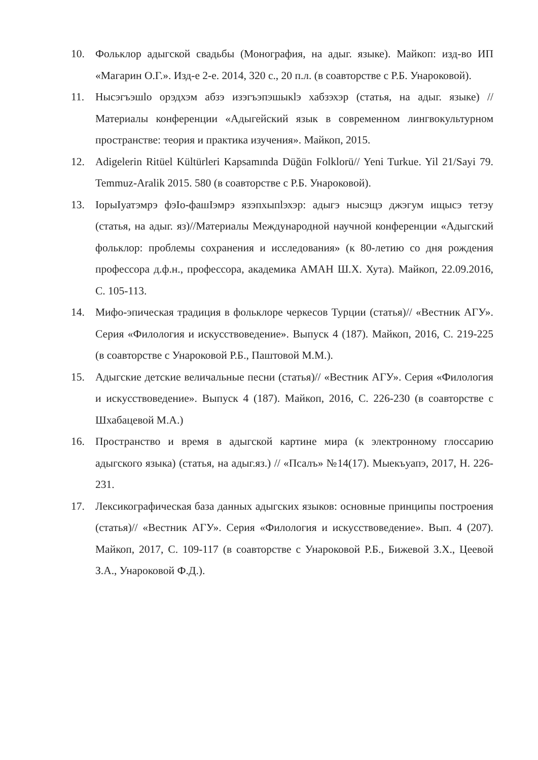10. Фольклор адыгской свадьбы (Монография, на адыг. языке). Майкоп: изд-во ИП «Магарин О.Г.». Изд-е 2-е. 2014, 320 с., 20 п.л. (в соавторстве с Р.Б. Унароковой).
11. Нысэгъэшlо орэдхэм абзэ изэгъэпэшыкlэ хабзэхэр (статья, на адыг. языке) //Материалы конференции «Адыгейский язык в современном лингвокультурном пространстве: теория и практика изучения». Майкоп, 2015.
12. Adigelerin Ritüel Kültürleri Kapsamında Düğün Folklorü// Yeni Turkue. Yil 21/Sayi 79. Temmuz-Aralik 2015. 580 (в соавторстве с Р.Б. Унароковой).
13. IорыIуатэмрэ фэIо-фашIэмрэ язэпхыпlэхэр: адыгэ нысэщэ джэгум ищысэ тетэу (статья, на адыг. яз)//Материалы Международной научной конференции «Адыгский фольклор: проблемы сохранения и исследования» (к 80-летию со дня рождения профессора д.ф.н., профессора, академика АМАН Ш.Х. Хута). Майкоп, 22.09.2016, С. 105-113.
14. Мифо-эпическая традиция в фольклоре черкесов Турции (статья)// «Вестник АГУ». Серия «Филология и искусствоведение». Выпуск 4 (187). Майкоп, 2016, С. 219-225 (в соавторстве с Унароковой Р.Б., Паштовой М.М.).
15. Адыгские детские величальные песни (статья)// «Вестник АГУ». Серия «Филология и искусствоведение». Выпуск 4 (187). Майкоп, 2016, С. 226-230 (в соавторстве с Шхабацевой М.А.)
16. Пространство и время в адыгской картине мира (к электронному глоссарию адыгского языка) (статья, на адыг.яз.) // «Псалъ» №14(17). Мыекъуапэ, 2017, Н. 226-231.
17. Лексикографическая база данных адыгских языков: основные принципы построения (статья)// «Вестник АГУ». Серия «Филология и искусствоведение». Вып. 4 (207). Майкоп, 2017, С. 109-117 (в соавторстве с Унароковой Р.Б., Бижевой З.Х., Цеевой З.А., Унароковой Ф.Д.).